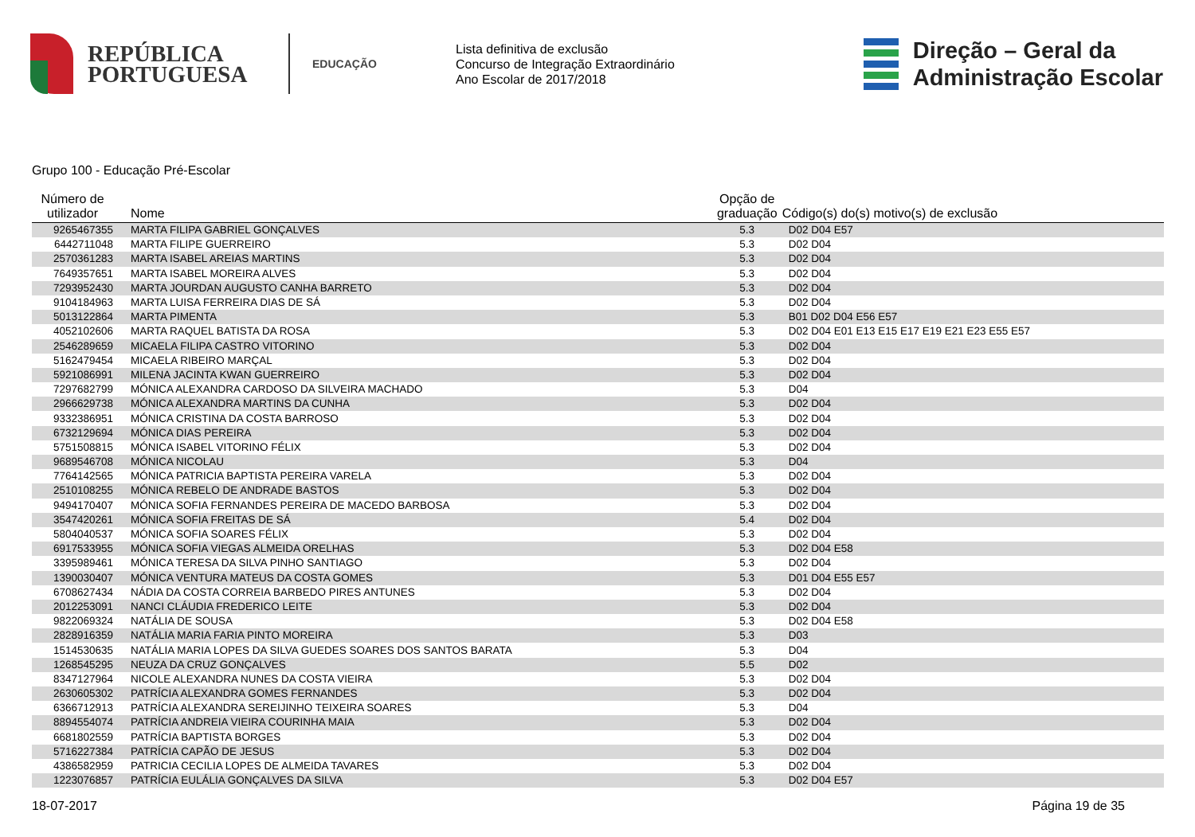REPÚBLICA
PORTUGUESA
EDUCAÇÃO
Lista definitiva de exclusão
Concurso de Integração Extraordinário
Ano Escolar de 2017/2018
Direção – Geral da
Administração Escolar
Grupo 100 - Educação Pré-Escolar
| Número de utilizador | Nome | Opção de graduação | Código(s) do(s) motivo(s) de exclusão |
| --- | --- | --- | --- |
| 9265467355 | MARTA FILIPA GABRIEL GONÇALVES | 5.3 | D02 D04 E57 |
| 6442711048 | MARTA FILIPE GUERREIRO | 5.3 | D02 D04 |
| 2570361283 | MARTA ISABEL AREIAS MARTINS | 5.3 | D02 D04 |
| 7649357651 | MARTA ISABEL MOREIRA ALVES | 5.3 | D02 D04 |
| 7293952430 | MARTA JOURDAN AUGUSTO CANHA BARRETO | 5.3 | D02 D04 |
| 9104184963 | MARTA LUISA FERREIRA DIAS DE SÁ | 5.3 | D02 D04 |
| 5013122864 | MARTA PIMENTA | 5.3 | B01 D02 D04 E56 E57 |
| 4052102606 | MARTA RAQUEL BATISTA DA ROSA | 5.3 | D02 D04 E01 E13 E15 E17 E19 E21 E23 E55 E57 |
| 2546289659 | MICAELA FILIPA CASTRO VITORINO | 5.3 | D02 D04 |
| 5162479454 | MICAELA RIBEIRO MARÇAL | 5.3 | D02 D04 |
| 5921086991 | MILENA JACINTA KWAN GUERREIRO | 5.3 | D02 D04 |
| 7297682799 | MÓNICA ALEXANDRA CARDOSO DA SILVEIRA MACHADO | 5.3 | D04 |
| 2966629738 | MÓNICA ALEXANDRA MARTINS DA CUNHA | 5.3 | D02 D04 |
| 9332386951 | MÓNICA CRISTINA DA COSTA BARROSO | 5.3 | D02 D04 |
| 6732129694 | MÓNICA DIAS PEREIRA | 5.3 | D02 D04 |
| 5751508815 | MÓNICA ISABEL VITORINO FÉLIX | 5.3 | D02 D04 |
| 9689546708 | MÓNICA NICOLAU | 5.3 | D04 |
| 7764142565 | MÓNICA PATRICIA BAPTISTA PEREIRA VARELA | 5.3 | D02 D04 |
| 2510108255 | MÓNICA REBELO DE ANDRADE BASTOS | 5.3 | D02 D04 |
| 9494170407 | MÓNICA SOFIA FERNANDES PEREIRA DE MACEDO BARBOSA | 5.3 | D02 D04 |
| 3547420261 | MÓNICA SOFIA FREITAS DE SÁ | 5.4 | D02 D04 |
| 5804040537 | MÓNICA SOFIA SOARES FÉLIX | 5.3 | D02 D04 |
| 6917533955 | MÓNICA SOFIA VIEGAS ALMEIDA ORELHAS | 5.3 | D02 D04 E58 |
| 3395989461 | MÓNICA TERESA DA SILVA PINHO SANTIAGO | 5.3 | D02 D04 |
| 1390030407 | MÓNICA VENTURA MATEUS DA COSTA GOMES | 5.3 | D01 D04 E55 E57 |
| 6708627434 | NÁDIA DA COSTA CORREIA BARBEDO PIRES ANTUNES | 5.3 | D02 D04 |
| 2012253091 | NANCI CLÁUDIA FREDERICO LEITE | 5.3 | D02 D04 |
| 9822069324 | NATÁLIA DE SOUSA | 5.3 | D02 D04 E58 |
| 2828916359 | NATÁLIA MARIA FARIA PINTO MOREIRA | 5.3 | D03 |
| 1514530635 | NATÁLIA MARIA LOPES DA SILVA GUEDES SOARES DOS SANTOS BARATA | 5.3 | D04 |
| 1268545295 | NEUZA DA CRUZ GONÇALVES | 5.5 | D02 |
| 8347127964 | NICOLE ALEXANDRA NUNES DA COSTA VIEIRA | 5.3 | D02 D04 |
| 2630605302 | PATRÍCIA ALEXANDRA GOMES FERNANDES | 5.3 | D02 D04 |
| 6366712913 | PATRÍCIA ALEXANDRA SEREIJINHO TEIXEIRA SOARES | 5.3 | D04 |
| 8894554074 | PATRÍCIA ANDREIA VIEIRA COURINHA MAIA | 5.3 | D02 D04 |
| 6681802559 | PATRÍCIA BAPTISTA BORGES | 5.3 | D02 D04 |
| 5716227384 | PATRÍCIA CAPÃO DE JESUS | 5.3 | D02 D04 |
| 4386582959 | PATRICIA CECILIA LOPES DE ALMEIDA TAVARES | 5.3 | D02 D04 |
| 1223076857 | PATRÍCIA EULÁLIA GONÇALVES DA SILVA | 5.3 | D02 D04 E57 |
18-07-2017 Página 19 de 35